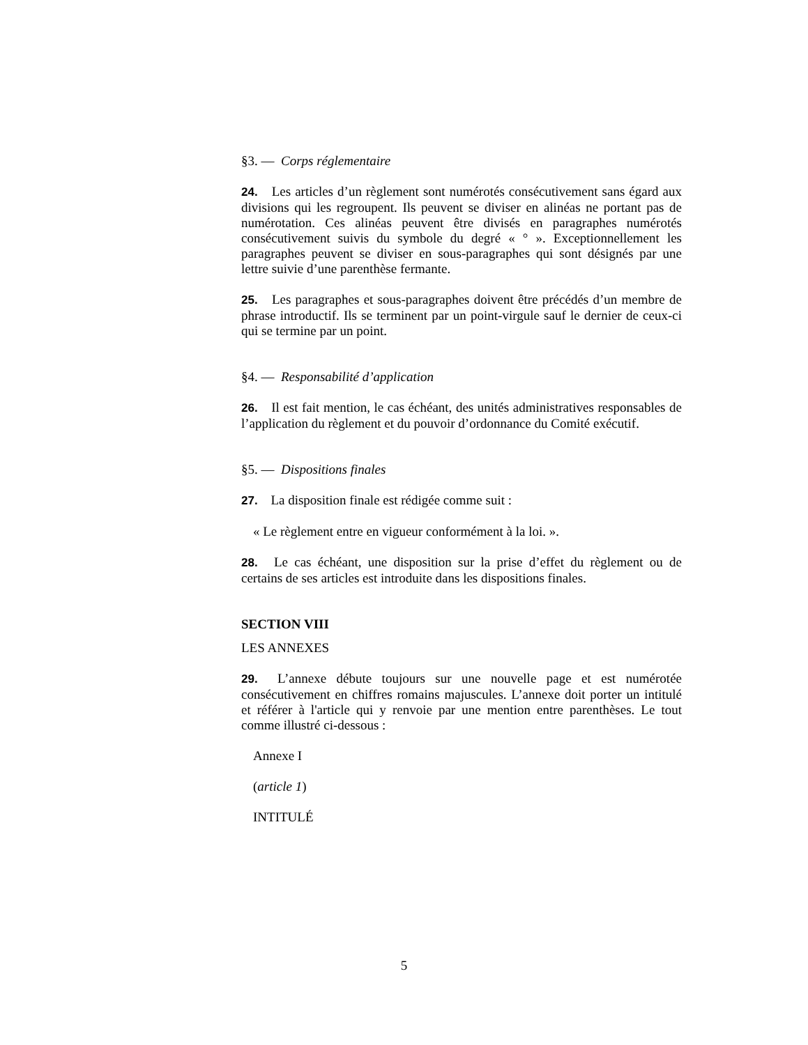§3. — Corps réglementaire
24. Les articles d’un règlement sont numérotés consécutivement sans égard aux divisions qui les regroupent. Ils peuvent se diviser en alinéas ne portant pas de numérotation. Ces alinéas peuvent être divisés en paragraphes numérotés consécutivement suivis du symbole du degré « ° ». Exceptionnellement les paragraphes peuvent se diviser en sous-paragraphes qui sont désignés par une lettre suivie d’une parenthèse fermante.
25. Les paragraphes et sous-paragraphes doivent être précédés d’un membre de phrase introductif. Ils se terminent par un point-virgule sauf le dernier de ceux-ci qui se termine par un point.
§4. — Responsabilité d’application
26. Il est fait mention, le cas échéant, des unités administratives responsables de l’application du règlement et du pouvoir d’ordonnance du Comité exécutif.
§5. — Dispositions finales
27. La disposition finale est rédigée comme suit :
« Le règlement entre en vigueur conformément à la loi. ».
28. Le cas échéant, une disposition sur la prise d’effet du règlement ou de certains de ses articles est introduite dans les dispositions finales.
SECTION VIII
LES ANNEXES
29. L’annexe débute toujours sur une nouvelle page et est numérotée consécutivement en chiffres romains majuscules. L’annexe doit porter un intitulé et référer à l'article qui y renvoie par une mention entre parenthèses. Le tout comme illustré ci-dessous :
Annexe I
(article 1)
INTITULÉ
5